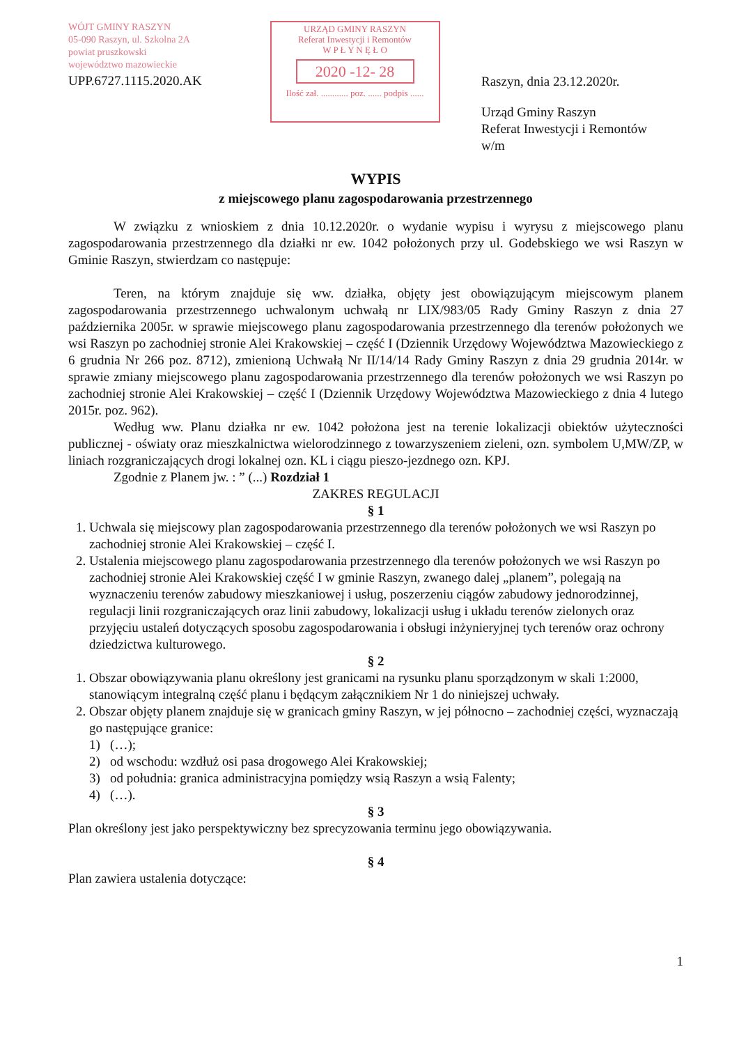WÓJT GMINY RASZYN
05-090 Raszyn, ul. Szkolna 2A
powiat pruszkowski
województwo mazowieckie
UPP.6727.1115.2020.AK
URZĄD GMINY RASZYN
Referat Inwestycji i Remontów
W P Ł Y N Ę Ł O
2020 -12- 28
Ilość zał. ............ poz. ...... podpis ......
Raszyn, dnia 23.12.2020r.
Urząd Gminy Raszyn
Referat Inwestycji i Remontów
w/m
WYPIS
z miejscowego planu zagospodarowania przestrzennego
W związku z wnioskiem z dnia 10.12.2020r. o wydanie wypisu i wyrysu z miejscowego planu zagospodarowania przestrzennego dla działki nr ew. 1042 położonych przy ul. Godebskiego we wsi Raszyn w Gminie Raszyn, stwierdzam co następuje:
Teren, na którym znajduje się ww. działka, objęty jest obowiązującym miejscowym planem zagospodarowania przestrzennego uchwalonym uchwałą nr LIX/983/05 Rady Gminy Raszyn z dnia 27 października 2005r. w sprawie miejscowego planu zagospodarowania przestrzennego dla terenów położonych we wsi Raszyn po zachodniej stronie Alei Krakowskiej – część I (Dziennik Urzędowy Województwa Mazowieckiego z 6 grudnia Nr 266 poz. 8712), zmienioną Uchwałą Nr II/14/14 Rady Gminy Raszyn z dnia 29 grudnia 2014r. w sprawie zmiany miejscowego planu zagospodarowania przestrzennego dla terenów położonych we wsi Raszyn po zachodniej stronie Alei Krakowskiej – część I (Dziennik Urzędowy Województwa Mazowieckiego z dnia 4 lutego 2015r. poz. 962).
Według ww. Planu działka nr ew. 1042 położona jest na terenie lokalizacji obiektów użyteczności publicznej - oświaty oraz mieszkalnictwa wielorodzinnego z towarzyszeniem zieleni, ozn. symbolem U,MW/ZP, w liniach rozgraniczających drogi lokalnej ozn. KL i ciągu pieszo-jezdnego ozn. KPJ.
Zgodnie z Planem jw. : ” (...) Rozdział 1
ZAKRES REGULACJI
§ 1
1. Uchwala się miejscowy plan zagospodarowania przestrzennego dla terenów położonych we wsi Raszyn po zachodniej stronie Alei Krakowskiej – część I.
2. Ustalenia miejscowego planu zagospodarowania przestrzennego dla terenów położonych we wsi Raszyn po zachodniej stronie Alei Krakowskiej część I w gminie Raszyn, zwanego dalej „planem”, polegają na wyznaczeniu terenów zabudowy mieszkaniowej i usług, poszerzeniu ciągów zabudowy jednorodzinnej, regulacji linii rozgraniczających oraz linii zabudowy, lokalizacji usług i układu terenów zielonych oraz przyjęciu ustaleń dotyczących sposobu zagospodarowania i obsługi inżynieryjnej tych terenów oraz ochrony dziedzictwa kulturowego.
§ 2
1. Obszar obowiązywania planu określony jest granicami na rysunku planu sporządzonym w skali 1:2000, stanowiącym integralną część planu i będącym załącznikiem Nr 1 do niniejszej uchwały.
2. Obszar objęty planem znajduje się w granicach gminy Raszyn, w jej północno – zachodniej części, wyznaczają go następujące granice:
1) (…);
2) od wschodu: wzdłuż osi pasa drogowego Alei Krakowskiej;
3) od południa: granica administracyjna pomiędzy wsią Raszyn a wsią Falenty;
4) (…).
§ 3
Plan określony jest jako perspektywiczny bez sprecyzowania terminu jego obowiązywania.
§ 4
Plan zawiera ustalenia dotyczące:
1